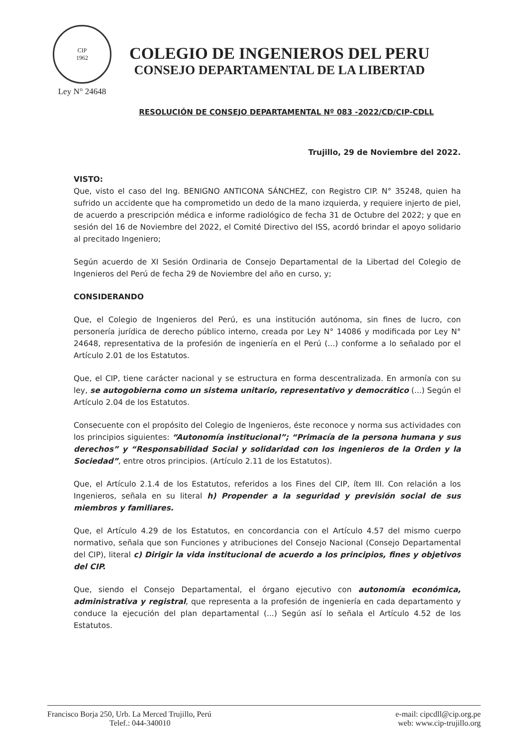CIP
1962
Ley N° 24648
COLEGIO DE INGENIEROS DEL PERU
CONSEJO DEPARTAMENTAL DE LA LIBERTAD
RESOLUCIÓN DE CONSEJO DEPARTAMENTAL Nº 083 -2022/CD/CIP-CDLL
Trujillo, 29 de Noviembre del 2022.
VISTO:
Que, visto el caso del Ing. BENIGNO ANTICONA SÁNCHEZ, con Registro CIP. N° 35248, quien ha sufrido un accidente que ha comprometido un dedo de la mano izquierda, y requiere injerto de piel, de acuerdo a prescripción médica e informe radiológico de fecha 31 de Octubre del 2022; y que en sesión del 16 de Noviembre del 2022, el Comité Directivo del ISS, acordó brindar el apoyo solidario al precitado Ingeniero;
Según acuerdo de XI Sesión Ordinaria de Consejo Departamental de la Libertad del Colegio de Ingenieros del Perú de fecha 29 de Noviembre del año en curso, y;
CONSIDERANDO
Que, el Colegio de Ingenieros del Perú, es una institución autónoma, sin fines de lucro, con personería jurídica de derecho público interno, creada por Ley N° 14086 y modificada por Ley N° 24648, representativa de la profesión de ingeniería en el Perú (...) conforme a lo señalado por el Artículo 2.01 de los Estatutos.
Que, el CIP, tiene carácter nacional y se estructura en forma descentralizada. En armonía con su ley, se autogobierna como un sistema unitario, representativo y democrático (...) Según el Artículo 2.04 de los Estatutos.
Consecuente con el propósito del Colegio de Ingenieros, éste reconoce y norma sus actividades con los principios siguientes: “Autonomía institucional”; “Primacía de la persona humana y sus derechos” y “Responsabilidad Social y solidaridad con los ingenieros de la Orden y la Sociedad”, entre otros principios. (Artículo 2.11 de los Estatutos).
Que, el Artículo 2.1.4 de los Estatutos, referidos a los Fines del CIP, ítem III. Con relación a los Ingenieros, señala en su literal h) Propender a la seguridad y previsión social de sus miembros y familiares.
Que, el Artículo 4.29 de los Estatutos, en concordancia con el Artículo 4.57 del mismo cuerpo normativo, señala que son Funciones y atribuciones del Consejo Nacional (Consejo Departamental del CIP), literal c) Dirigir la vida institucional de acuerdo a los principios, fines y objetivos del CIP.
Que, siendo el Consejo Departamental, el órgano ejecutivo con autonomía económica, administrativa y registral, que representa a la profesión de ingeniería en cada departamento y conduce la ejecución del plan departamental (...) Según así lo señala el Artículo 4.52 de los Estatutos.
Francisco Borja 250, Urb. La Merced Trujillo, Perú
Telef.: 044-340010
e-mail: cipcdll@cip.org.pe
web: www.cip-trujillo.org